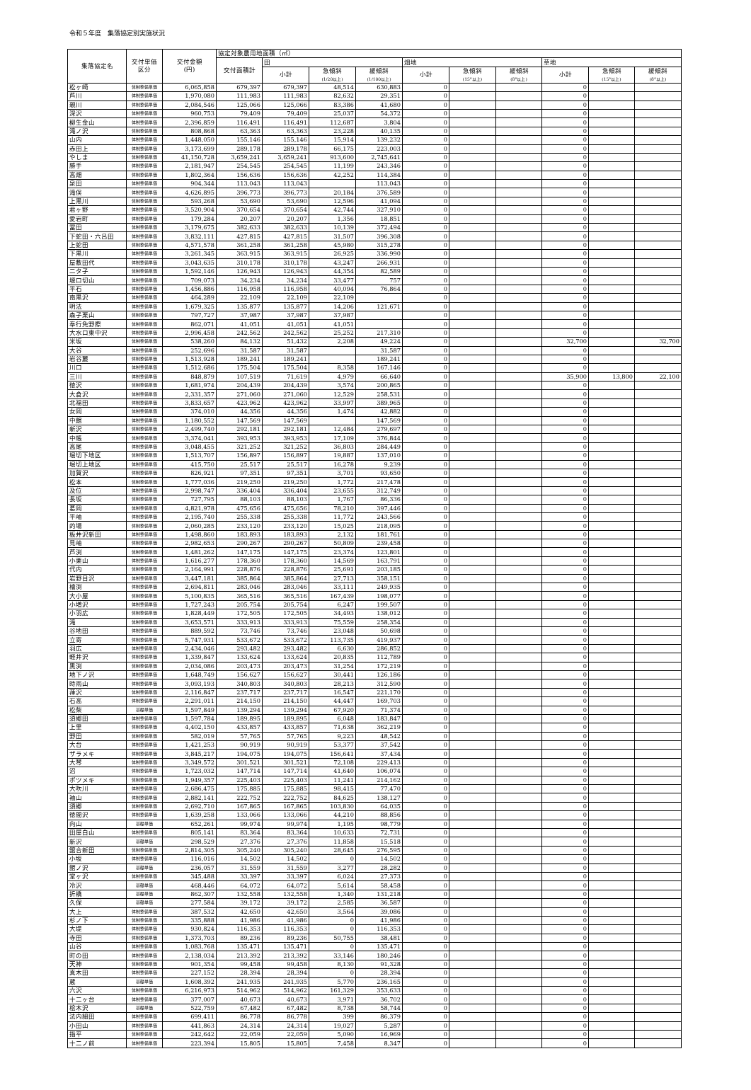令和５年度　集落協定別実施状況
| 集落協定名 | 交付単価 区分 | 交付金額 (円) | 協定対象農用地面積（㎡） | | | | | | | | | |
| --- | --- | --- | --- | --- | --- | --- | --- | --- | --- | --- | --- | --- |
| | | | 交付面積計 | 田 | | | 畑地 | | | 草地 | | |
| | | | | 小計 | 急傾斜 (1/20以上) | 緩傾斜 (1/100以上) | 小計 | 急傾斜 (15°以上) | 緩傾斜 (8°以上) | 小計 | 急傾斜 (15°以上) | 緩傾斜 (8°以上) |
| 松ヶ崎 | 体制整備単価 | 6,065,858 | 679,397 | 679,397 | 48,514 | 630,883 | 0 | | | 0 | | |
| 芦川 | 体制整備単価 | 1,970,080 | 111,983 | 111,983 | 82,632 | 29,351 | 0 | | | 0 | | |
| 親川 | 体制整備単価 | 2,084,546 | 125,066 | 125,066 | 83,386 | 41,680 | 0 | | | 0 | | |
| 深沢 | 体制整備単価 | 960,753 | 79,409 | 79,409 | 25,037 | 54,372 | 0 | | | 0 | | |
| 柳生金山 | 体制整備単価 | 2,396,859 | 116,491 | 116,491 | 112,687 | 3,804 | 0 | | | 0 | | |
| 滝ノ沢 | 体制整備単価 | 808,868 | 63,363 | 63,363 | 23,228 | 40,135 | 0 | | | 0 | | |
| 山内 | 体制整備単価 | 1,448,050 | 155,146 | 155,146 | 15,914 | 139,232 | 0 | | | 0 | | |
| 赤田上 | 体制整備単価 | 3,173,699 | 289,178 | 289,178 | 66,175 | 223,003 | 0 | | | 0 | | |
| やしま | 体制整備単価 | 41,150,728 | 3,659,241 | 3,659,241 | 913,600 | 2,745,641 | 0 | | | 0 | | |
| 勝手 | 体制整備単価 | 2,181,947 | 254,545 | 254,545 | 11,199 | 243,346 | 0 | | | 0 | | |
| 高畑 | 体制整備単価 | 1,802,364 | 156,636 | 156,636 | 42,252 | 114,384 | 0 | | | 0 | | |
| 泉田 | 体制整備単価 | 904,344 | 113,043 | 113,043 | | 113,043 | 0 | | | 0 | | |
| 滝俣 | 体制整備単価 | 4,626,895 | 396,773 | 396,773 | 20,184 | 376,589 | 0 | | | 0 | | |
| 上黒川 | 体制整備単価 | 593,268 | 53,690 | 53,690 | 12,596 | 41,094 | 0 | | | 0 | | |
| 君ヶ野 | 体制整備単価 | 3,520,904 | 370,654 | 370,654 | 42,744 | 327,910 | 0 | | | 0 | | |
| 愛宕町 | 体制整備単価 | 179,284 | 20,207 | 20,207 | 1,356 | 18,851 | 0 | | | 0 | | |
| 冨田 | 体制整備単価 | 3,179,675 | 382,633 | 382,633 | 10,139 | 372,494 | 0 | | | 0 | | |
| 下蛇田・六呂田 | 体制整備単価 | 3,832,111 | 427,815 | 427,815 | 31,507 | 396,308 | 0 | | | 0 | | |
| 上蛇田 | 体制整備単価 | 4,571,578 | 361,258 | 361,258 | 45,980 | 315,278 | 0 | | | 0 | | |
| 下黒川 | 体制整備単価 | 3,261,345 | 363,915 | 363,915 | 26,925 | 336,990 | 0 | | | 0 | | |
| 屋敷田代 | 体制整備単価 | 3,043,635 | 310,178 | 310,178 | 43,247 | 266,931 | 0 | | | 0 | | |
| 二タ子 | 体制整備単価 | 1,592,146 | 126,943 | 126,943 | 44,354 | 82,589 | 0 | | | 0 | | |
| 堰口切山 | 体制整備単価 | 709,073 | 34,234 | 34,234 | 33,477 | 757 | 0 | | | 0 | | |
| 平石 | 体制整備単価 | 1,456,886 | 116,958 | 116,958 | 40,094 | 76,864 | 0 | | | 0 | | |
| 南黒沢 | 体制整備単価 | 464,289 | 22,109 | 22,109 | 22,109 | | 0 | | | 0 | | |
| 明法 | 体制整備単価 | 1,679,325 | 135,877 | 135,877 | 14,206 | 121,671 | 0 | | | 0 | | |
| 森子栗山 | 体制整備単価 | 797,727 | 37,987 | 37,987 | 37,987 | | 0 | | | 0 | | |
| 奉行免野際 | 体制整備単価 | 862,071 | 41,051 | 41,051 | 41,051 | | 0 | | | 0 | | |
| 大水口東中沢 | 体制整備単価 | 2,996,458 | 242,562 | 242,562 | 25,252 | 217,310 | 0 | | | 0 | | |
| 米坂 | 体制整備単価 | 538,260 | 84,132 | 51,432 | 2,208 | 49,224 | 0 | | | 32,700 | | 32,700 |
| 大谷 | 体制整備単価 | 252,696 | 31,587 | 31,587 | | 31,587 | 0 | | | 0 | | |
| 岩谷麓 | 体制整備単価 | 1,513,928 | 189,241 | 189,241 | | 189,241 | 0 | | | 0 | | |
| 川口 | 体制整備単価 | 1,512,686 | 175,504 | 175,504 | 8,358 | 167,146 | 0 | | | 0 | | |
| 三川 | 体制整備単価 | 848,879 | 107,519 | 71,619 | 4,979 | 66,640 | 0 | | | 35,900 | 13,800 | 22,100 |
| 徳沢 | 体制整備単価 | 1,681,974 | 204,439 | 204,439 | 3,574 | 200,865 | 0 | | | 0 | | |
| 大倉沢 | 体制整備単価 | 2,331,357 | 271,060 | 271,060 | 12,529 | 258,531 | 0 | | | 0 | | |
| 北福田 | 体制整備単価 | 3,833,657 | 423,962 | 423,962 | 33,997 | 389,965 | 0 | | | 0 | | |
| 女岡 | 体制整備単価 | 374,010 | 44,356 | 44,356 | 1,474 | 42,882 | 0 | | | 0 | | |
| 中館 | 体制整備単価 | 1,180,552 | 147,569 | 147,569 | | 147,569 | 0 | | | 0 | | |
| 新沢 | 体制整備単価 | 2,499,740 | 292,181 | 292,181 | 12,484 | 279,697 | 0 | | | 0 | | |
| 中帳 | 体制整備単価 | 3,374,041 | 393,953 | 393,953 | 17,109 | 376,844 | 0 | | | 0 | | |
| 高尾 | 体制整備単価 | 3,048,455 | 321,252 | 321,252 | 36,803 | 284,449 | 0 | | | 0 | | |
| 堀切下地区 | 体制整備単価 | 1,513,707 | 156,897 | 156,897 | 19,887 | 137,010 | 0 | | | 0 | | |
| 堀切上地区 | 体制整備単価 | 415,750 | 25,517 | 25,517 | 16,278 | 9,239 | 0 | | | 0 | | |
| 加賀沢 | 体制整備単価 | 826,921 | 97,351 | 97,351 | 3,701 | 93,650 | 0 | | | 0 | | |
| 松本 | 体制整備単価 | 1,777,036 | 219,250 | 219,250 | 1,772 | 217,478 | 0 | | | 0 | | |
| 及位 | 体制整備単価 | 2,998,747 | 336,404 | 336,404 | 23,655 | 312,749 | 0 | | | 0 | | |
| 長坂 | 体制整備単価 | 727,795 | 88,103 | 88,103 | 1,767 | 86,336 | 0 | | | 0 | | |
| 葛岡 | 体制整備単価 | 4,821,978 | 475,656 | 475,656 | 78,210 | 397,446 | 0 | | | 0 | | |
| 平岫 | 体制整備単価 | 2,195,740 | 255,338 | 255,338 | 11,772 | 243,566 | 0 | | | 0 | | |
| 的場 | 体制整備単価 | 2,060,285 | 233,120 | 233,120 | 15,025 | 218,095 | 0 | | | 0 | | |
| 板井沢新田 | 体制整備単価 | 1,498,860 | 183,893 | 183,893 | 2,132 | 181,761 | 0 | | | 0 | | |
| 見岫 | 体制整備単価 | 2,982,653 | 290,267 | 290,267 | 50,809 | 239,458 | 0 | | | 0 | | |
| 芦渕 | 体制整備単価 | 1,481,262 | 147,175 | 147,175 | 23,374 | 123,801 | 0 | | | 0 | | |
| 小栗山 | 体制整備単価 | 1,616,277 | 178,360 | 178,360 | 14,569 | 163,791 | 0 | | | 0 | | |
| 代内 | 体制整備単価 | 2,164,991 | 228,876 | 228,876 | 25,691 | 203,185 | 0 | | | 0 | | |
| 岩野目沢 | 体制整備単価 | 3,447,181 | 385,864 | 385,864 | 27,713 | 358,151 | 0 | | | 0 | | |
| 檜渕 | 体制整備単価 | 2,694,811 | 283,046 | 283,046 | 33,111 | 249,935 | 0 | | | 0 | | |
| 大小屋 | 体制整備単価 | 5,100,835 | 365,516 | 365,516 | 167,439 | 198,077 | 0 | | | 0 | | |
| 小増沢 | 体制整備単価 | 1,727,243 | 205,754 | 205,754 | 6,247 | 199,507 | 0 | | | 0 | | |
| 小羽広 | 体制整備単価 | 1,828,449 | 172,505 | 172,505 | 34,493 | 138,012 | 0 | | | 0 | | |
| 滝 | 体制整備単価 | 3,653,571 | 333,913 | 333,913 | 75,559 | 258,354 | 0 | | | 0 | | |
| 谷地田 | 体制整備単価 | 889,592 | 73,746 | 73,746 | 23,048 | 50,698 | 0 | | | 0 | | |
| 立寄 | 体制整備単価 | 5,747,931 | 533,672 | 533,672 | 113,735 | 419,937 | 0 | | | 0 | | |
| 羽広 | 体制整備単価 | 2,434,046 | 293,482 | 293,482 | 6,630 | 286,852 | 0 | | | 0 | | |
| 軽井沢 | 体制整備単価 | 1,339,847 | 133,624 | 133,624 | 20,835 | 112,789 | 0 | | | 0 | | |
| 黒渕 | 体制整備単価 | 2,034,086 | 203,473 | 203,473 | 31,254 | 172,219 | 0 | | | 0 | | |
| 地下ノ沢 | 体制整備単価 | 1,648,749 | 156,627 | 156,627 | 30,441 | 126,186 | 0 | | | 0 | | |
| 時雨山 | 体制整備単価 | 3,093,193 | 340,803 | 340,803 | 28,213 | 312,590 | 0 | | | 0 | | |
| 葎沢 | 体制整備単価 | 2,116,847 | 237,717 | 237,717 | 16,547 | 221,170 | 0 | | | 0 | | |
| 石高 | 体制整備単価 | 2,291,011 | 214,150 | 214,150 | 44,447 | 169,703 | 0 | | | 0 | | |
| 松柴 | 基礎単価 | 1,597,849 | 139,294 | 139,294 | 67,920 | 71,374 | 0 | | | 0 | | |
| 須郷田 | 体制整備単価 | 1,597,784 | 189,895 | 189,895 | 6,048 | 183,847 | 0 | | | 0 | | |
| 上里 | 体制整備単価 | 4,402,150 | 433,857 | 433,857 | 71,638 | 362,219 | 0 | | | 0 | | |
| 野田 | 体制整備単価 | 582,019 | 57,765 | 57,765 | 9,223 | 48,542 | 0 | | | 0 | | |
| 大台 | 体制整備単価 | 1,421,253 | 90,919 | 90,919 | 53,377 | 37,542 | 0 | | | 0 | | |
| ザラメキ | 体制整備単価 | 3,845,217 | 194,075 | 194,075 | 156,641 | 37,434 | 0 | | | 0 | | |
| 大琴 | 体制整備単価 | 3,349,572 | 301,521 | 301,521 | 72,108 | 229,413 | 0 | | | 0 | | |
| 沼 | 体制整備単価 | 1,723,032 | 147,714 | 147,714 | 41,640 | 106,074 | 0 | | | 0 | | |
| ボツメキ | 体制整備単価 | 1,949,357 | 225,403 | 225,403 | 11,241 | 214,162 | 0 | | | 0 | | |
| 大吹川 | 体制整備単価 | 2,686,475 | 175,885 | 175,885 | 98,415 | 77,470 | 0 | | | 0 | | |
| 袖山 | 体制整備単価 | 2,882,141 | 222,752 | 222,752 | 84,625 | 138,127 | 0 | | | 0 | | |
| 須郷 | 体制整備単価 | 2,692,710 | 167,865 | 167,865 | 103,830 | 64,035 | 0 | | | 0 | | |
| 徳間沢 | 体制整備単価 | 1,639,258 | 133,066 | 133,066 | 44,210 | 88,856 | 0 | | | 0 | | |
| 向山 | 基礎単価 | 652,261 | 99,974 | 99,974 | 1,195 | 98,779 | 0 | | | 0 | | |
| 田屋白山 | 体制整備単価 | 805,141 | 83,364 | 83,364 | 10,633 | 72,731 | 0 | | | 0 | | |
| 新沢 | 基礎単価 | 298,529 | 27,376 | 27,376 | 11,858 | 15,518 | 0 | | | 0 | | |
| 舘合新田 | 体制整備単価 | 2,814,305 | 305,240 | 305,240 | 28,645 | 276,595 | 0 | | | 0 | | |
| 小坂 | 体制整備単価 | 116,016 | 14,502 | 14,502 | 0 | 14,502 | 0 | | | 0 | | |
| 舘ノ沢 | 基礎単価 | 236,057 | 31,559 | 31,559 | 3,277 | 28,282 | 0 | | | 0 | | |
| 堂ヶ沢 | 体制整備単価 | 345,488 | 33,397 | 33,397 | 6,024 | 27,373 | 0 | | | 0 | | |
| 冷沢 | 基礎単価 | 468,446 | 64,072 | 64,072 | 5,614 | 58,458 | 0 | | | 0 | | |
| 折橋 | 基礎単価 | 862,307 | 132,558 | 132,558 | 1,340 | 131,218 | 0 | | | 0 | | |
| 久保 | 基礎単価 | 277,584 | 39,172 | 39,172 | 2,585 | 36,587 | 0 | | | 0 | | |
| 大上 | 体制整備単価 | 387,532 | 42,650 | 42,650 | 3,564 | 39,086 | 0 | | | 0 | | |
| 杉ノ下 | 体制整備単価 | 335,888 | 41,986 | 41,986 | 0 | 41,986 | 0 | | | 0 | | |
| 大堤 | 体制整備単価 | 930,824 | 116,353 | 116,353 | 0 | 116,353 | 0 | | | 0 | | |
| 寺田 | 体制整備単価 | 1,373,703 | 89,236 | 89,236 | 50,755 | 38,481 | 0 | | | 0 | | |
| 山谷 | 体制整備単価 | 1,083,768 | 135,471 | 135,471 | 0 | 135,471 | 0 | | | 0 | | |
| 町の田 | 体制整備単価 | 2,138,034 | 213,392 | 213,392 | 33,146 | 180,246 | 0 | | | 0 | | |
| 天神 | 体制整備単価 | 901,354 | 99,458 | 99,458 | 8,130 | 91,328 | 0 | | | 0 | | |
| 真木田 | 体制整備単価 | 227,152 | 28,394 | 28,394 | 0 | 28,394 | 0 | | | 0 | | |
| 蔵 | 基礎単価 | 1,608,392 | 241,935 | 241,935 | 5,770 | 236,165 | 0 | | | 0 | | |
| 六沢 | 体制整備単価 | 6,216,973 | 514,962 | 514,962 | 161,329 | 353,633 | 0 | | | 0 | | |
| 十二ヶ台 | 体制整備単価 | 377,007 | 40,673 | 40,673 | 3,971 | 36,702 | 0 | | | 0 | | |
| 桧木沢 | 基礎単価 | 522,759 | 67,482 | 67,482 | 8,738 | 58,744 | 0 | | | 0 | | |
| 法内細田 | 体制整備単価 | 699,411 | 86,778 | 86,778 | 399 | 86,379 | 0 | | | 0 | | |
| 小田山 | 体制整備単価 | 441,863 | 24,314 | 24,314 | 19,027 | 5,287 | 0 | | | 0 | | |
| 指平 | 体制整備単価 | 242,642 | 22,059 | 22,059 | 5,090 | 16,969 | 0 | | | 0 | | |
| 十二ノ前 | 体制整備単価 | 223,394 | 15,805 | 15,805 | 7,458 | 8,347 | 0 | | | 0 | | |